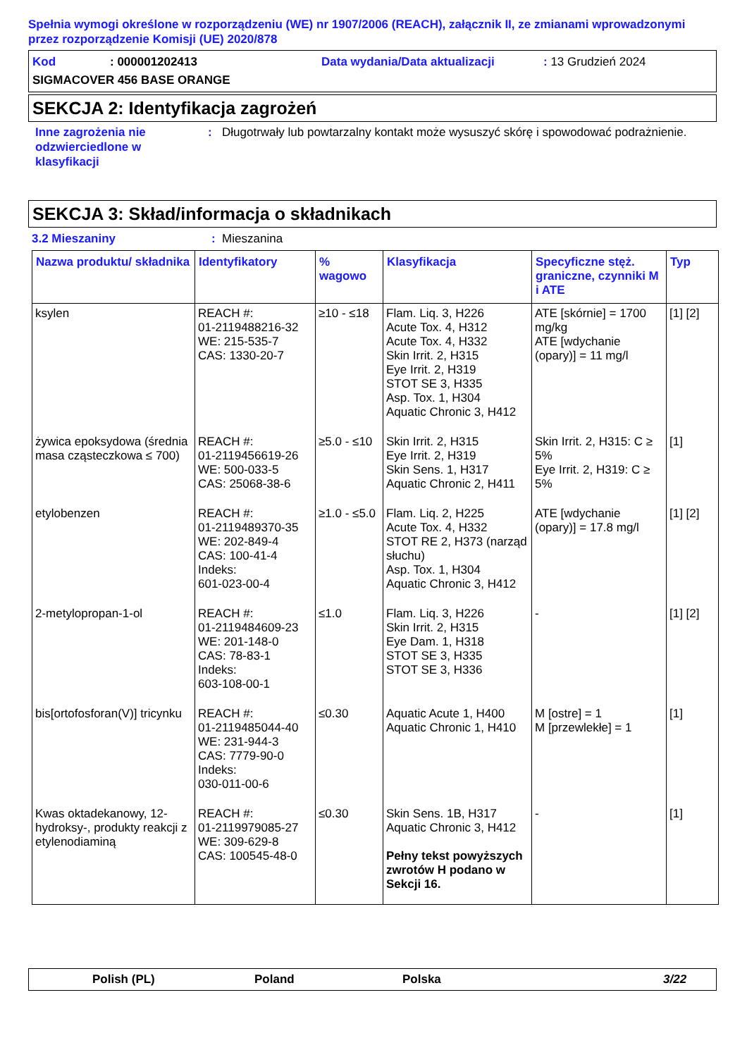Spełnia wymogi określone w rozporządzeniu (WE) nr 1907/2006 (REACH), załącznik II, ze zmianami wprowadzonymi przez rozporządzenie Komisji (UE) 2020/878
Kod: 000001202413 Data wydania/Data aktualizacji: 13 Grudzień 2024
SIGMACOVER 456 BASE ORANGE
SEKCJA 2: Identyfikacja zagrożeń
Inne zagrożenia nie odzwierciedlone w klasyfikacji: Długotrwały lub powtarzalny kontakt może wysuszyć skórę i spowodować podrażnienie.
SEKCJA 3: Skład/informacja o składnikach
3.2 Mieszaniny: Mieszanina
| Nazwa produktu/ składnika | Identyfikatory | % wagowo | Klasyfikacja | Specyficzne stęż. graniczne, czynniki M i ATE | Typ |
| --- | --- | --- | --- | --- | --- |
| ksylen | REACH #: 01-2119488216-32 WE: 215-535-7 CAS: 1330-20-7 | ≥10 - ≤18 | Flam. Liq. 3, H226 Acute Tox. 4, H312 Acute Tox. 4, H332 Skin Irrit. 2, H315 Eye Irrit. 2, H319 STOT SE 3, H335 Asp. Tox. 1, H304 Aquatic Chronic 3, H412 | ATE [skórnie] = 1700 mg/kg ATE [wdychanie (opary)] = 11 mg/l | [1] [2] |
| żywica epoksydowa (średnia masa cząsteczkowa ≤ 700) | REACH #: 01-2119456619-26 WE: 500-033-5 CAS: 25068-38-6 | ≥5.0 - ≤10 | Skin Irrit. 2, H315 Eye Irrit. 2, H319 Skin Sens. 1, H317 Aquatic Chronic 2, H411 | Skin Irrit. 2, H315: C ≥ 5% Eye Irrit. 2, H319: C ≥ 5% | [1] |
| etylobenzen | REACH #: 01-2119489370-35 WE: 202-849-4 CAS: 100-41-4 Indeks: 601-023-00-4 | ≥1.0 - ≤5.0 | Flam. Liq. 2, H225 Acute Tox. 4, H332 STOT RE 2, H373 (narząd słuchu) Asp. Tox. 1, H304 Aquatic Chronic 3, H412 | ATE [wdychanie (opary)] = 17.8 mg/l | [1] [2] |
| 2-metylopropan-1-ol | REACH #: 01-2119484609-23 WE: 201-148-0 CAS: 78-83-1 Indeks: 603-108-00-1 | ≤1.0 | Flam. Liq. 3, H226 Skin Irrit. 2, H315 Eye Dam. 1, H318 STOT SE 3, H335 STOT SE 3, H336 | - | [1] [2] |
| bis[ortofosforan(V)] tricynku | REACH #: 01-2119485044-40 WE: 231-944-3 CAS: 7779-90-0 Indeks: 030-011-00-6 | ≤0.30 | Aquatic Acute 1, H400 Aquatic Chronic 1, H410 | M [ostre] = 1 M [przewlekłe] = 1 | [1] |
| Kwas oktadekanowy, 12-hydroksy-, produkty reakcji z etylenodiaminą | REACH #: 01-2119979085-27 WE: 309-629-8 CAS: 100545-48-0 | ≤0.30 | Skin Sens. 1B, H317 Aquatic Chronic 3, H412 Pełny tekst powyższych zwrotów H podano w Sekcji 16. | - | [1] |
Polish (PL) Poland Polska 3/22